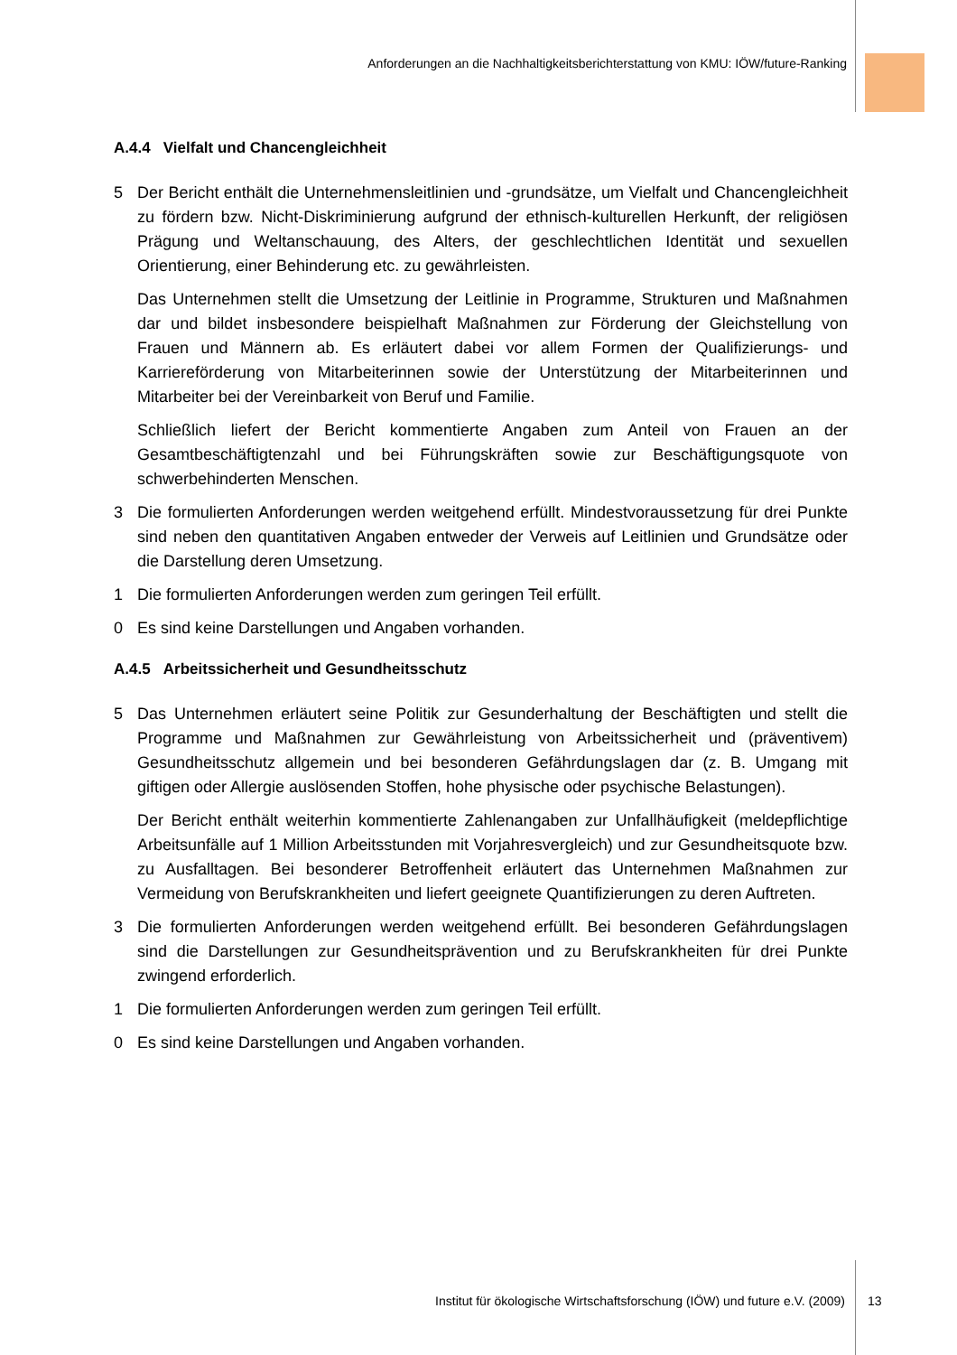Anforderungen an die Nachhaltigkeitsberichterstattung von KMU: IÖW/future-Ranking
A.4.4 Vielfalt und Chancengleichheit
5 Der Bericht enthält die Unternehmensleitlinien und -grundsätze, um Vielfalt und Chancengleichheit zu fördern bzw. Nicht-Diskriminierung aufgrund der ethnisch-kulturellen Herkunft, der religiösen Prägung und Weltanschauung, des Alters, der geschlechtlichen Identität und sexuellen Orientierung, einer Behinderung etc. zu gewährleisten.
Das Unternehmen stellt die Umsetzung der Leitlinie in Programme, Strukturen und Maßnahmen dar und bildet insbesondere beispielhaft Maßnahmen zur Förderung der Gleichstellung von Frauen und Männern ab. Es erläutert dabei vor allem Formen der Qualifizierungs- und Karriereförderung von Mitarbeiterinnen sowie der Unterstützung der Mitarbeiterinnen und Mitarbeiter bei der Vereinbarkeit von Beruf und Familie.
Schließlich liefert der Bericht kommentierte Angaben zum Anteil von Frauen an der Gesamtbeschäftigtenzahl und bei Führungskräften sowie zur Beschäftigungsquote von schwerbehinderten Menschen.
3 Die formulierten Anforderungen werden weitgehend erfüllt. Mindestvoraussetzung für drei Punkte sind neben den quantitativen Angaben entweder der Verweis auf Leitlinien und Grundsätze oder die Darstellung deren Umsetzung.
1 Die formulierten Anforderungen werden zum geringen Teil erfüllt.
0 Es sind keine Darstellungen und Angaben vorhanden.
A.4.5 Arbeitssicherheit und Gesundheitsschutz
5 Das Unternehmen erläutert seine Politik zur Gesunderhaltung der Beschäftigten und stellt die Programme und Maßnahmen zur Gewährleistung von Arbeitssicherheit und (präventivem) Gesundheitsschutz allgemein und bei besonderen Gefährdungslagen dar (z. B. Umgang mit giftigen oder Allergie auslösenden Stoffen, hohe physische oder psychische Belastungen).
Der Bericht enthält weiterhin kommentierte Zahlenangaben zur Unfallhäufigkeit (meldepflichtige Arbeitsunfälle auf 1 Million Arbeitsstunden mit Vorjahresvergleich) und zur Gesundheitsquote bzw. zu Ausfalltagen. Bei besonderer Betroffenheit erläutert das Unternehmen Maßnahmen zur Vermeidung von Berufskrankheiten und liefert geeignete Quantifizierungen zu deren Auftreten.
3 Die formulierten Anforderungen werden weitgehend erfüllt. Bei besonderen Gefährdungslagen sind die Darstellungen zur Gesundheitsprävention und zu Berufskrankheiten für drei Punkte zwingend erforderlich.
1 Die formulierten Anforderungen werden zum geringen Teil erfüllt.
0 Es sind keine Darstellungen und Angaben vorhanden.
Institut für ökologische Wirtschaftsforschung (IÖW) und future e.V. (2009) 13